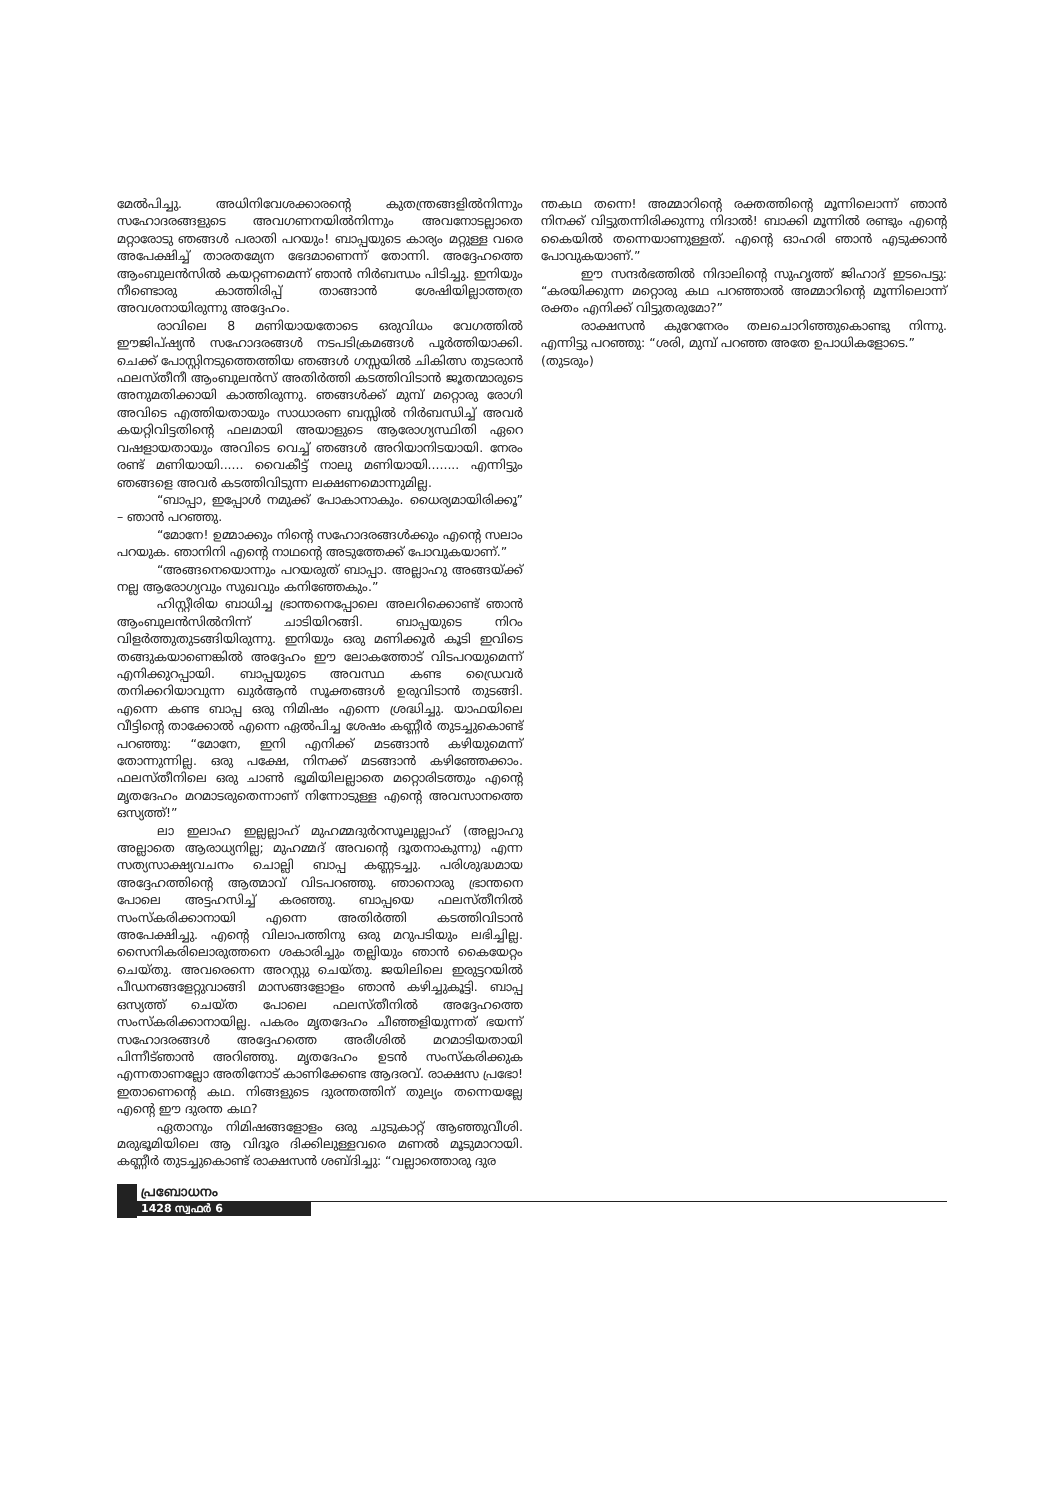മേൽപിച്ചു. അധിനിവേശക്കാരന്റെ കുതന്ത്രങ്ങളിൽനിന്നും സഹോദരങ്ങളുടെ അവഗണനയിൽനിന്നും അവനോടല്ലാതെ മറ്റാരോടു ഞങ്ങൾ പരാതി പറയും! ബാപ്പയുടെ കാര്യം മറ്റുള്ള വരെ അപേക്ഷിച്ച് താരതമ്യേന ഭേദമാണെന്ന് തോന്നി. അദ്ദേഹത്തെ ആംബുലൻസിൽ കയറ്റണമെന്ന് ഞാൻ നിർബന്ധം പിടിച്ചു. ഇനിയും നീണ്ടൊരു കാത്തിരിപ്പ് താങ്ങാൻ ശേഷിയില്ലാത്തത്ര അവശനായിരുന്നു അദ്ദേഹം.
രാവിലെ 8 മണിയായതോടെ ഒരുവിധം വേഗത്തിൽ ഈജിപ്ഷ്യൻ സഹോദരങ്ങൾ നടപടിക്രമങ്ങൾ പൂർത്തിയാക്കി. ചെക്ക് പോസ്റ്റിനടുത്തെത്തിയ ഞങ്ങൾ ഗസ്സയിൽ ചികിത്സ തുടരാൻ ഫലസ്തീനീ ആംബുലൻസ് അതിർത്തി കടത്തിവിടാൻ ജൂതന്മാരുടെ അനുമതിക്കായി കാത്തിരുന്നു. ഞങ്ങൾക്ക് മുമ്പ് മറ്റൊരു രോഗി അവിടെ എത്തിയതായും സാധാരണ ബസ്സിൽ നിർബന്ധിച്ച് അവർ കയറ്റിവിട്ടതിന്റെ ഫലമായി അയാളുടെ ആരോഗ്യസ്ഥിതി ഏറെ വഷളായതായും അവിടെ വെച്ച് ഞങ്ങൾ അറിയാനിടയായി. നേരം രണ്ട് മണിയായി...... വൈകീട്ട് നാലു മണിയായി........ എന്നിട്ടും ഞങ്ങളെ അവർ കടത്തിവിടുന്ന ലക്ഷണമൊന്നുമില്ല.
“ബാപ്പാ, ഇപ്പോൾ നമുക്ക് പോകാനാകും. ധൈര്യമായിരിക്കൂ” – ഞാൻ പറഞ്ഞു.
“മോനേ! ഉമ്മാക്കും നിന്റെ സഹോദരങ്ങൾക്കും എന്റെ സലാം പറയുക. ഞാനിനി എന്റെ നാഥന്റെ അടുത്തേക്ക് പോവുകയാണ്.”
“അങ്ങനെയൊന്നും പറയരുത് ബാപ്പാ. അല്ലാഹു അങ്ങയ്ക്ക് നല്ല ആരോഗ്യവും സുഖവും കനിഞ്ഞേകും.”
ഹിസ്റ്റീരിയ ബാധിച്ച ഭ്രാന്തനെപ്പോലെ അലറിക്കൊണ്ട് ഞാൻ ആംബുലൻസിൽനിന്ന് ചാടിയിറങ്ങി. ബാപ്പയുടെ നിറം വിളർത്തുതുടങ്ങിയിരുന്നു. ഇനിയും ഒരു മണിക്കൂർ കൂടി ഇവിടെ തങ്ങുകയാണെങ്കിൽ അദ്ദേഹം ഈ ലോകത്തോട് വിടപറയുമെന്ന് എനിക്കുറപ്പായി. ബാപ്പയുടെ അവസ്ഥ കണ്ട ഡ്രൈവർ തനിക്കറിയാവുന്ന ഖുർആൻ സൂക്തങ്ങൾ ഉരുവിടാൻ തുടങ്ങി. എന്നെ കണ്ട ബാപ്പ ഒരു നിമിഷം എന്നെ ശ്രദ്ധിച്ചു. യാഫയിലെ വീട്ടിന്റെ താക്കോൽ എന്നെ ഏൽപിച്ച ശേഷം കണ്ണീർ തുടച്ചുകൊണ്ട് പറഞ്ഞു: “മോനേ, ഇനി എനിക്ക് മടങ്ങാൻ കഴിയുമെന്ന് തോന്നുന്നില്ല. ഒരു പക്ഷേ, നിനക്ക് മടങ്ങാൻ കഴിഞ്ഞേക്കാം. ഫലസ്തീനിലെ ഒരു ചാൺ ഭൂമിയിലല്ലാതെ മറ്റൊരിടത്തും എന്റെ മൃതദേഹം മറമാടരുതെന്നാണ് നിന്നോടുള്ള എന്റെ അവസാനത്തെ ഒസ്യത്ത്!”
ലാ ഇലാഹ ഇല്ലല്ലാഹ് മുഹമ്മദുർറസൂലുല്ലാഹ് (അല്ലാഹു അല്ലാതെ ആരാധ്യനില്ല; മുഹമ്മദ് അവന്റെ ദൂതനാകുന്നു) എന്ന സത്യസാക്ഷ്യവചനം ചൊല്ലി ബാപ്പ കണ്ണടച്ചു. പരിശുദ്ധമായ അദ്ദേഹത്തിന്റെ ആത്മാവ് വിടപറഞ്ഞു. ഞാനൊരു ഭ്രാന്തനെ പോലെ അട്ടഹസിച്ച് കരഞ്ഞു. ബാപ്പയെ ഫലസ്തീനിൽ സംസ്കരിക്കാനായി എന്നെ അതിർത്തി കടത്തിവിടാൻ അപേക്ഷിച്ചു. എന്റെ വിലാപത്തിനു ഒരു മറുപടിയും ലഭിച്ചില്ല. സൈനികരിലൊരുത്തനെ ശകാരിച്ചും തല്ലിയും ഞാൻ കൈയേറ്റം ചെയ്തു. അവരെന്നെ അറസ്റ്റു ചെയ്തു. ജയിലിലെ ഇരുട്ടറയിൽ പീഡനങ്ങളേറ്റുവാങ്ങി മാസങ്ങളോളം ഞാൻ കഴിച്ചുകൂട്ടി. ബാപ്പ ഒസ്യത്ത് ചെയ്ത പോലെ ഫലസ്തീനിൽ അദ്ദേഹത്തെ സംസ്കരിക്കാനായില്ല. പകരം മൃതദേഹം ചീഞ്ഞളിയുന്നത് ഭയന്ന് സഹോദരങ്ങൾ അദ്ദേഹത്തെ അരീശിൽ മറമാടിയതായി പിന്നീട്ഞാൻ അറിഞ്ഞു. മൃതദേഹം ഉടൻ സംസ്കരിക്കുക എന്നതാണല്ലോ അതിനോട് കാണിക്കേണ്ട ആദരവ്. രാക്ഷസ പ്രഭോ! ഇതാണെന്റെ കഥ. നിങ്ങളുടെ ദുരന്തത്തിന് തുല്യം തന്നെയല്ലേ എന്റെ ഈ ദുരന്ത കഥ?
ഏതാനും നിമിഷങ്ങളോളം ഒരു ചുടുകാറ്റ് ആഞ്ഞുവീശി. മരുഭൂമിയിലെ ആ വിദൂര ദിക്കിലുള്ളവരെ മണൽ മൂടുമാറായി. കണ്ണീർ തുടച്ചുകൊണ്ട് രാക്ഷസൻ ശബ്ദിച്ചു: “വല്ലാത്തൊരു ദുര
ന്തകഥ തന്നെ! അമ്മാറിന്റെ രക്തത്തിന്റെ മൂന്നിലൊന്ന് ഞാൻ നിനക്ക് വിട്ടുതന്നിരിക്കുന്നു നിദാൽ! ബാക്കി മൂന്നിൽ രണ്ടും എന്റെ കൈയിൽ തന്നെയാണുള്ളത്. എന്റെ ഓഹരി ഞാൻ എടുക്കാൻ പോവുകയാണ്.”
ഈ സന്ദർഭത്തിൽ നിദാലിന്റെ സുഹൃത്ത് ജിഹാദ് ഇടപെട്ടു: “കരയിക്കുന്ന മറ്റൊരു കഥ പറഞ്ഞാൽ അമ്മാറിന്റെ മൂന്നിലൊന്ന് രക്തം എനിക്ക് വിട്ടുതരുമോ?”
രാക്ഷസൻ കുറേനേരം തലചൊറിഞ്ഞുകൊണ്ടു നിന്നു. എന്നിട്ടു പറഞ്ഞു: “ശരി, മുമ്പ് പറഞ്ഞ അതേ ഉപാധികളോടെ.”
(തുടരും)
പ്രബോധനം
1428 സ്വഫർ 6